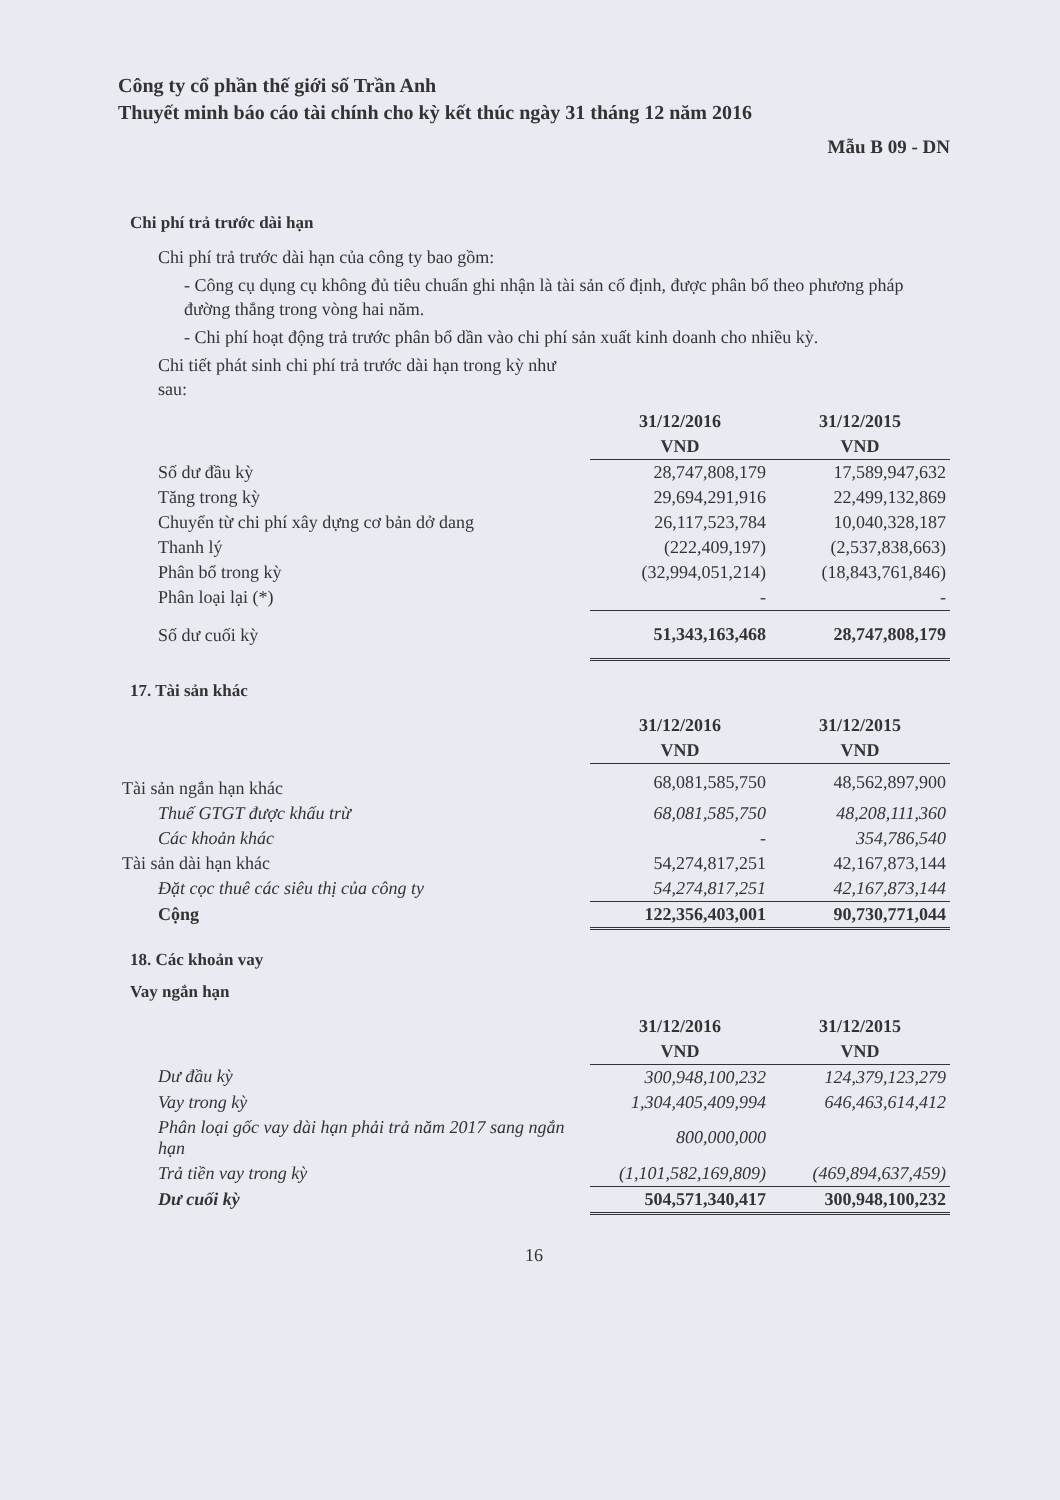Công ty cổ phần thế giới số Trần Anh
Thuyết minh báo cáo tài chính cho kỳ kết thúc ngày 31 tháng 12 năm 2016
Mẫu B 09 - DN
Chi phí trả trước dài hạn
Chi phí trả trước dài hạn của công ty bao gồm:
- Công cụ dụng cụ không đủ tiêu chuẩn ghi nhận là tài sản cố định, được phân bổ theo phương pháp đường thẳng trong vòng hai năm.
- Chi phí hoạt động trả trước phân bổ dần vào chi phí sản xuất kinh doanh cho nhiều kỳ.
Chi tiết phát sinh chi phí trả trước dài hạn trong kỳ như
sau:
| | 31/12/2016 | 31/12/2015 |
| | VND | VND |
| Số dư đầu kỳ | 28,747,808,179 | 17,589,947,632 |
| Tăng trong kỳ | 29,694,291,916 | 22,499,132,869 |
| Chuyển từ chi phí xây dựng cơ bản dở dang | 26,117,523,784 | 10,040,328,187 |
| Thanh lý | (222,409,197) | (2,537,838,663) |
| Phân bổ trong kỳ | (32,994,051,214) | (18,843,761,846) |
| Phân loại lại (*) | - | - |
| Số dư cuối kỳ | 51,343,163,468 | 28,747,808,179 |
17. Tài sản khác
| | 31/12/2016 | 31/12/2015 |
| | VND | VND |
| Tài sản ngắn hạn khác | 68,081,585,750 | 48,562,897,900 |
| Thuế GTGT được khấu trừ | 68,081,585,750 | 48,208,111,360 |
| Các khoản khác | - | 354,786,540 |
| Tài sản dài hạn khác | 54,274,817,251 | 42,167,873,144 |
| Đặt cọc thuê các siêu thị của công ty | 54,274,817,251 | 42,167,873,144 |
| Cộng | 122,356,403,001 | 90,730,771,044 |
18. Các khoản vay
Vay ngắn hạn
| | 31/12/2016 | 31/12/2015 |
| | VND | VND |
| Dư đầu kỳ | 300,948,100,232 | 124,379,123,279 |
| Vay trong kỳ | 1,304,405,409,994 | 646,463,614,412 |
| Phân loại gốc vay dài hạn phải trả năm 2017 sang ngắn hạn | 800,000,000 | |
| Trả tiền vay trong kỳ | (1,101,582,169,809) | (469,894,637,459) |
| Dư cuối kỳ | 504,571,340,417 | 300,948,100,232 |
16